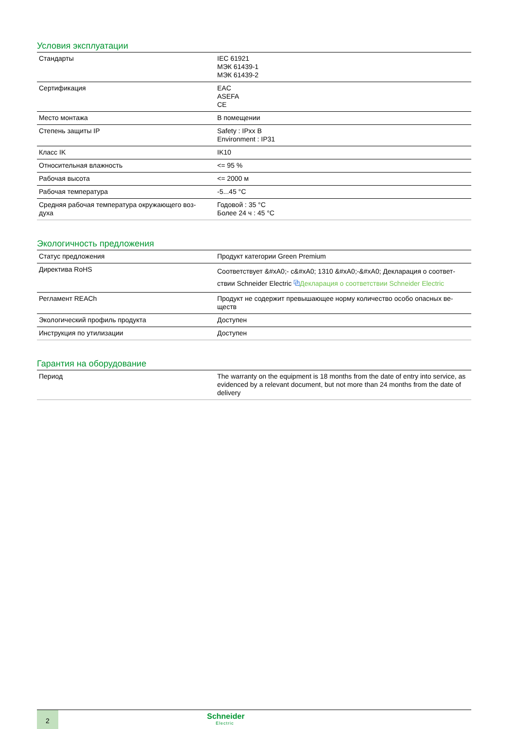Условия эксплуатации
| Стандарты | IEC 61921 МЭК 61439-1 МЭК 61439-2 |
| Сертификация | EAC ASEFA CE |
| Место монтажа | В помещении |
| Степень защиты IP | Safety : IPxx B Environment : IP31 |
| Класс IK | IK10 |
| Относительная влажность | <= 95 % |
| Рабочая высота | <= 2000 м |
| Рабочая температура | -5...45 °C |
| Средняя рабочая температура окружающего воз-духа | Годовой : 35 °C Более 24 ч : 45 °C |
Экологичность предложения
| Статус предложения | Продукт категории Green Premium |
| Директива RoHS | Соответствует &#xA0;- с&#xA0; 1310 &#xA0;-&#xA0; Декларация о соответ-ствии Schneider Electric ⧉ Декларация о соответствии Schneider Electric |
| Регламент REACh | Продукт не содержит превышающее норму количество особо опасных ве-ществ |
| Экологический профиль продукта | Доступен |
| Инструкция по утилизации | Доступен |
Гарантия на оборудование
| Период | The warranty on the equipment is 18 months from the date of entry into service, as evidenced by a relevant document, but not more than 24 months from the date of delivery |
2
Schneider
Electric